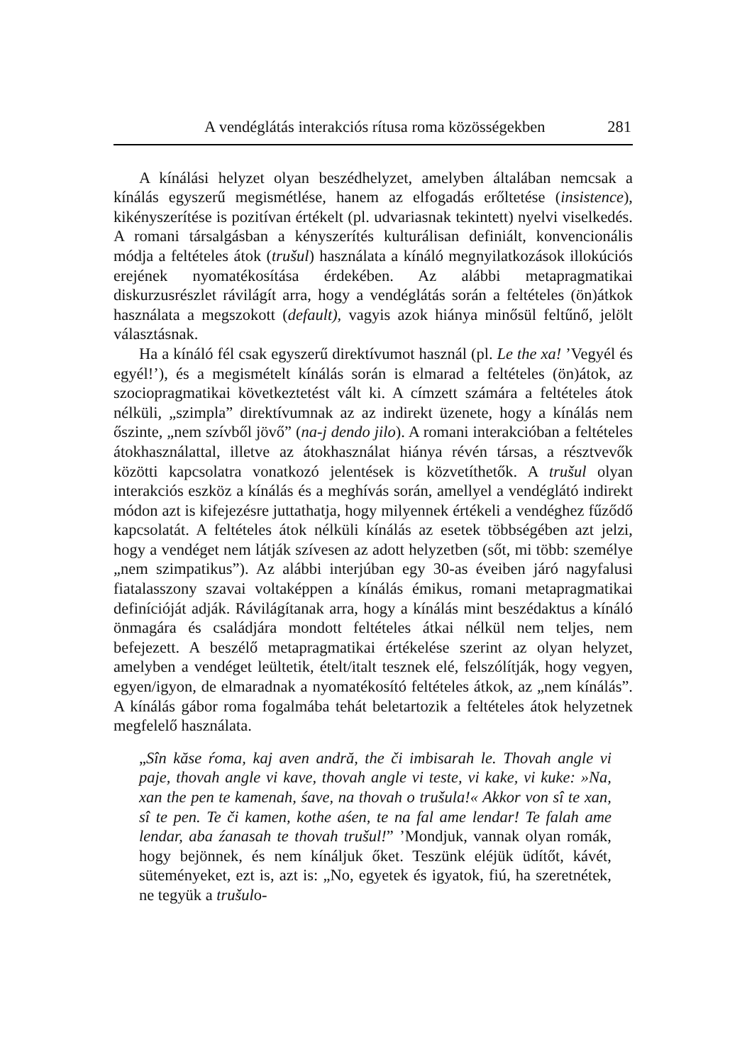A vendéglátás interakciós rítusa roma közösségekben 281
A kínálási helyzet olyan beszédhelyzet, amelyben általában nemcsak a kínálás egyszerű megismétlése, hanem az elfogadás erőltetése (insistence), kikényszerítése is pozitívan értékelt (pl. udvariasnak tekintett) nyelvi viselkedés. A romani társalgásban a kényszerítés kulturálisan definiált, konvencionális módja a feltételes átok (trušul) használata a kínáló megnyilatkozások illokúciós erejének nyomatékosítása érdekében. Az alábbi metapragmatikai diskurzusrészlet rávilágít arra, hogy a vendéglátás során a feltételes (ön)átkok használata a megszokott (default), vagyis azok hiánya minősül feltűnő, jelölt választásnak.
Ha a kínáló fél csak egyszerű direktívumot használ (pl. Le the xa! ’Vegyél és egyél!’), és a megismételt kínálás során is elmarad a feltételes (ön)átok, az szociopragmatikai következtetést vált ki. A címzett számára a feltételes átok nélküli, „szimpla” direktívumnak az az indirekt üzenete, hogy a kínálás nem őszinte, „nem szívből jövő” (na-j dendo jilo). A romani interakcióban a feltételes átokhasználattal, illetve az átokhasználat hiánya révén társas, a résztvevők közötti kapcsolatra vonatkozó jelentések is közvetíthetők. A trušul olyan interakciós eszköz a kínálás és a meghívás során, amellyel a vendéglátó indirekt módon azt is kifejezésre juttathatja, hogy milyennek értékeli a vendéghez fűződő kapcsolatát. A feltételes átok nélküli kínálás az esetek többségében azt jelzi, hogy a vendéget nem látják szívesen az adott helyzetben (sőt, mi több: személye „nem szimpatikus”). Az alábbi interjúban egy 30-as éveiben járó nagyfalusi fiatalasszony szavai voltaképpen a kínálás émikus, romani metapragmatikai definícióját adják. Rávilágítanak arra, hogy a kínálás mint beszédaktus a kínáló önmagára és családjára mondott feltételes átkai nélkül nem teljes, nem befejezett. A beszélő metapragmatikai értékelése szerint az olyan helyzet, amelyben a vendéget leültetik, ételt/italt tesznek elé, felszólítják, hogy vegyen, egyen/igyon, de elmaradnak a nyomatékosító feltételes átkok, az „nem kínálás”. A kínálás gábor roma fogalmába tehát beletartozik a feltételes átok helyzetnek megfelelő használata.
„Sîn kăse ŕoma, kaj aven andră, the či imbisarah le. Thovah angle vi paje, thovah angle vi kave, thovah angle vi teste, vi kake, vi kuke: »Na, xan the pen te kamenah, śave, na thovah o trušula!« Akkor von sî te xan, sî te pen. Te či kamen, kothe aśen, te na fal ame lendar! Te falah ame lendar, aba źanasah te thovah trušul!” ’Mondjuk, vannak olyan romák, hogy bejönnek, és nem kínáljuk őket. Teszünk eléjük üdítőt, kávét, süteményeket, ezt is, azt is: „No, egyetek és igyatok, fiú, ha szeretnétek, ne tegyük a trušulo-